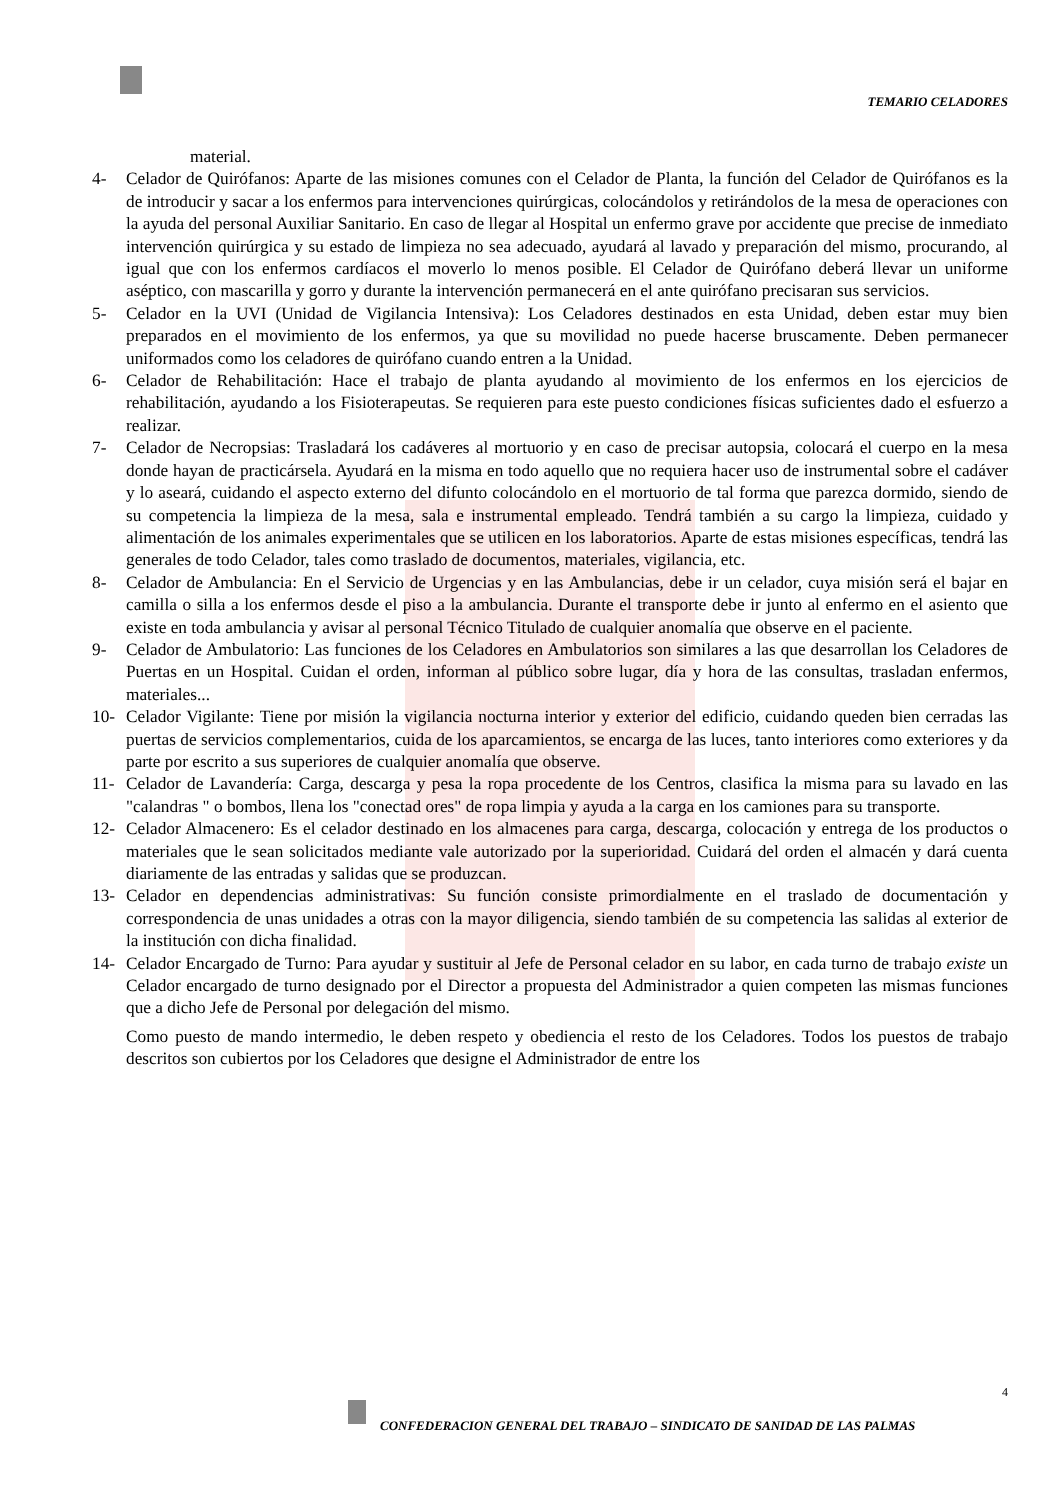TEMARIO CELADORES
material.
4- Celador de Quirófanos: Aparte de las misiones comunes con el Celador de Planta, la función del Celador de Quirófanos es la de introducir y sacar a los enfermos para intervenciones quirúrgicas, colocándolos y retirándolos de la mesa de operaciones con la ayuda del personal Auxiliar Sanitario. En caso de llegar al Hospital un enfermo grave por accidente que precise de inmediato intervención quirúrgica y su estado de limpieza no sea adecuado, ayudará al lavado y preparación del mismo, procurando, al igual que con los enfermos cardíacos el moverlo lo menos posible. El Celador de Quirófano deberá llevar un uniforme aséptico, con mascarilla y gorro y durante la intervención permanecerá en el ante quirófano precisaran sus servicios.
5- Celador en la UVI (Unidad de Vigilancia Intensiva): Los Celadores destinados en esta Unidad, deben estar muy bien preparados en el movimiento de los enfermos, ya que su movilidad no puede hacerse bruscamente. Deben permanecer uniformados como los celadores de quirófano cuando entren a la Unidad.
6- Celador de Rehabilitación: Hace el trabajo de planta ayudando al movimiento de los enfermos en los ejercicios de rehabilitación, ayudando a los Fisioterapeutas. Se requieren para este puesto condiciones físicas suficientes dado el esfuerzo a realizar.
7- Celador de Necropsias: Trasladará los cadáveres al mortuorio y en caso de precisar autopsia, colocará el cuerpo en la mesa donde hayan de practicársela. Ayudará en la misma en todo aquello que no requiera hacer uso de instrumental sobre el cadáver y lo aseará, cuidando el aspecto externo del difunto colocándolo en el mortuorio de tal forma que parezca dormido, siendo de su competencia la limpieza de la mesa, sala e instrumental empleado. Tendrá también a su cargo la limpieza, cuidado y alimentación de los animales experimentales que se utilicen en los laboratorios. Aparte de estas misiones específicas, tendrá las generales de todo Celador, tales como traslado de documentos, materiales, vigilancia, etc.
8- Celador de Ambulancia: En el Servicio de Urgencias y en las Ambulancias, debe ir un celador, cuya misión será el bajar en camilla o silla a los enfermos desde el piso a la ambulancia. Durante el transporte debe ir junto al enfermo en el asiento que existe en toda ambulancia y avisar al personal Técnico Titulado de cualquier anomalía que observe en el paciente.
9- Celador de Ambulatorio: Las funciones de los Celadores en Ambulatorios son similares a las que desarrollan los Celadores de Puertas en un Hospital. Cuidan el orden, informan al público sobre lugar, día y hora de las consultas, trasladan enfermos, materiales...
10- Celador Vigilante: Tiene por misión la vigilancia nocturna interior y exterior del edificio, cuidando queden bien cerradas las puertas de servicios complementarios, cuida de los aparcamientos, se encarga de las luces, tanto interiores como exteriores y da parte por escrito a sus superiores de cualquier anomalía que observe.
11- Celador de Lavandería: Carga, descarga y pesa la ropa procedente de los Centros, clasifica la misma para su lavado en las "calandras " o bombos, llena los "conectad ores" de ropa limpia y ayuda a la carga en los camiones para su transporte.
12- Celador Almacenero: Es el celador destinado en los almacenes para carga, descarga, colocación y entrega de los productos o materiales que le sean solicitados mediante vale autorizado por la superioridad. Cuidará del orden el almacén y dará cuenta diariamente de las entradas y salidas que se produzcan.
13- Celador en dependencias administrativas: Su función consiste primordialmente en el traslado de documentación y correspondencia de unas unidades a otras con la mayor diligencia, siendo también de su competencia las salidas al exterior de la institución con dicha finalidad.
14- Celador Encargado de Turno: Para ayudar y sustituir al Jefe de Personal celador en su labor, en cada turno de trabajo existe un Celador encargado de turno designado por el Director a propuesta del Administrador a quien competen las mismas funciones que a dicho Jefe de Personal por delegación del mismo.
Como puesto de mando intermedio, le deben respeto y obediencia el resto de los Celadores. Todos los puestos de trabajo descritos son cubiertos por los Celadores que designe el Administrador de entre los
4
CONFEDERACION GENERAL DEL TRABAJO – SINDICATO DE SANIDAD DE LAS PALMAS